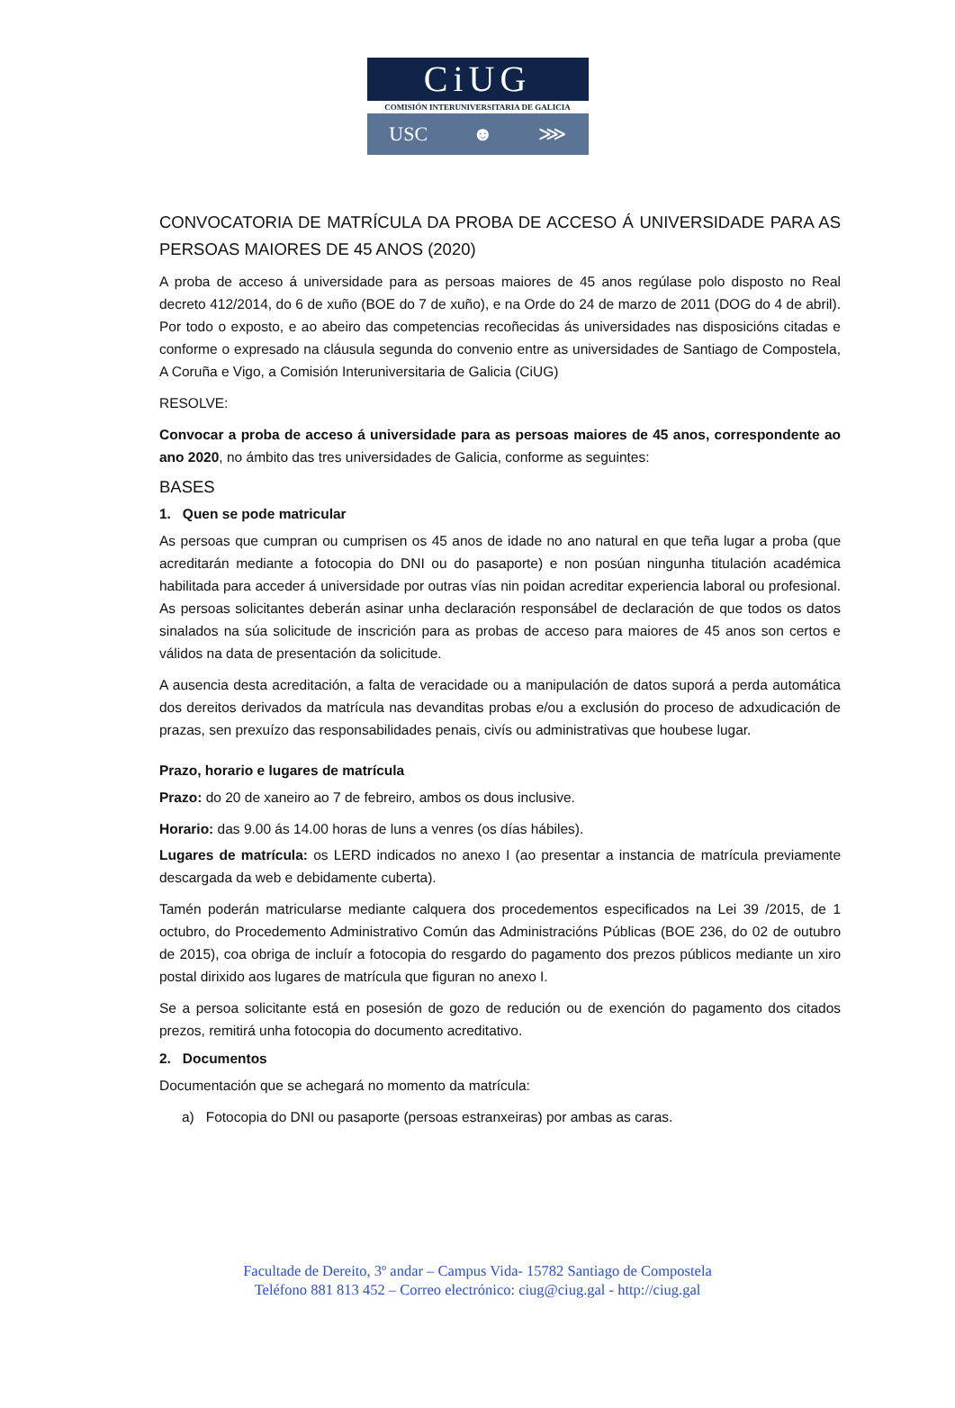CiUG
COMISIÓN INTERUNIVERSITARIA DE GALICIA
USC ☻ ⋙
CONVOCATORIA DE MATRÍCULA DA PROBA DE ACCESO Á UNIVERSIDADE PARA AS PERSOAS MAIORES DE 45 ANOS (2020)
A proba de acceso á universidade para as persoas maiores de 45 anos regúlase polo disposto no Real decreto 412/2014, do 6 de xuño (BOE do 7 de xuño), e na Orde do 24 de marzo de 2011 (DOG do 4 de abril). Por todo o exposto, e ao abeiro das competencias recoñecidas ás universidades nas disposicións citadas e conforme o expresado na cláusula segunda do convenio entre as universidades de Santiago de Compostela, A Coruña e Vigo, a Comisión Interuniversitaria de Galicia (CiUG)
RESOLVE:
Convocar a proba de acceso á universidade para as persoas maiores de 45 anos, correspondente ao ano 2020, no ámbito das tres universidades de Galicia, conforme as seguintes:
BASES
1. Quen se pode matricular
As persoas que cumpran ou cumprisen os 45 anos de idade no ano natural en que teña lugar a proba (que acreditarán mediante a fotocopia do DNI ou do pasaporte) e non posúan ningunha titulación académica habilitada para acceder á universidade por outras vías nin poidan acreditar experiencia laboral ou profesional. As persoas solicitantes deberán asinar unha declaración responsábel de declaración de que todos os datos sinalados na súa solicitude de inscrición para as probas de acceso para maiores de 45 anos son certos e válidos na data de presentación da solicitude.
A ausencia desta acreditación, a falta de veracidade ou a manipulación de datos suporá a perda automática dos dereitos derivados da matrícula nas devanditas probas e/ou a exclusión do proceso de adxudicación de prazas, sen prexuízo das responsabilidades penais, civís ou administrativas que houbese lugar.
Prazo, horario e lugares de matrícula
Prazo: do 20 de xaneiro ao 7 de febreiro, ambos os dous inclusive.
Horario: das 9.00 ás 14.00 horas de luns a venres (os días hábiles).
Lugares de matrícula: os LERD indicados no anexo I (ao presentar a instancia de matrícula previamente descargada da web e debidamente cuberta).
Tamén poderán matricularse mediante calquera dos procedementos especificados na Lei 39 /2015, de 1 octubro, do Procedemento Administrativo Común das Administracións Públicas (BOE 236, do 02 de outubro de 2015), coa obriga de incluír a fotocopia do resgardo do pagamento dos prezos públicos mediante un xiro postal dirixido aos lugares de matrícula que figuran no anexo I.
Se a persoa solicitante está en posesión de gozo de redución ou de exención do pagamento dos citados prezos, remitirá unha fotocopia do documento acreditativo.
2. Documentos
Documentación que se achegará no momento da matrícula:
a) Fotocopia do DNI ou pasaporte (persoas estranxeiras) por ambas as caras.
Facultade de Dereito, 3º andar – Campus Vida- 15782 Santiago de Compostela
Teléfono 881 813 452 – Correo electrónico: ciug@ciug.gal - http://ciug.gal